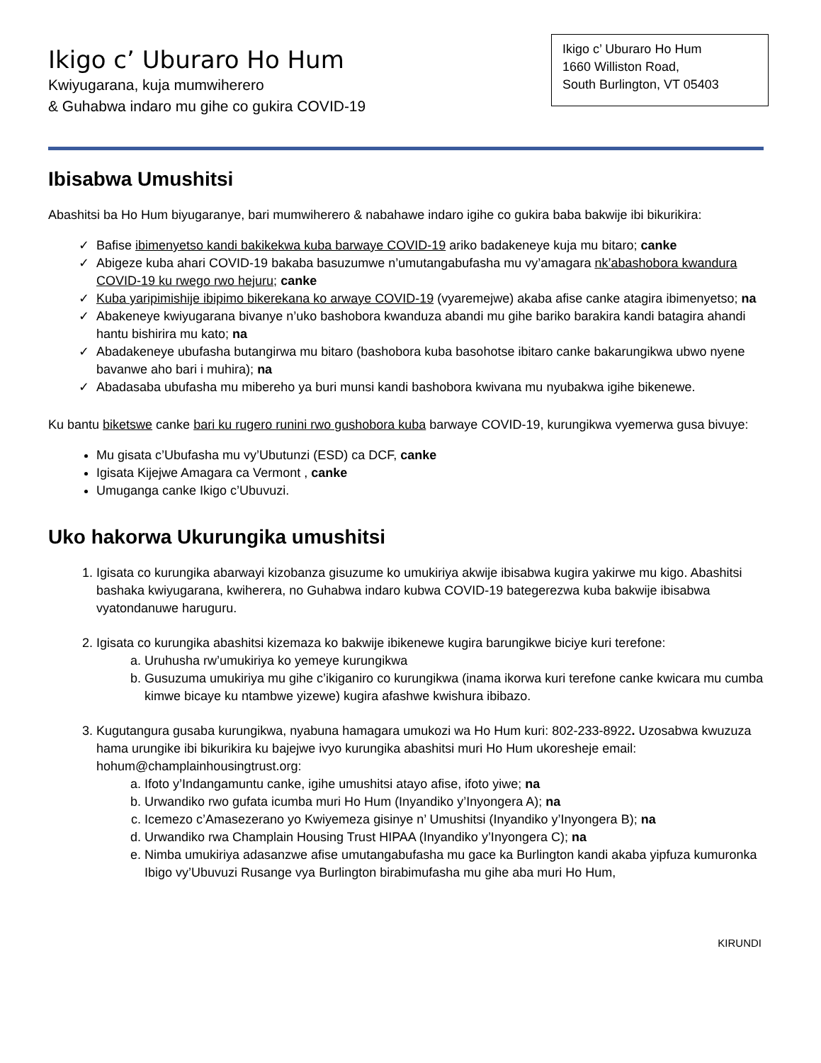Ikigo c’ Uburaro Ho Hum
Kwiyugarana, kuja mumwiherero
& Guhabwa indaro mu gihe co gukira COVID-19
Ikigo c’ Uburaro Ho Hum
1660 Williston Road,
South Burlington, VT 05403
Ibisabwa Umushitsi
Abashitsi ba Ho Hum biyugaranye, bari mumwiherero & nabahawe indaro igihe co gukira baba bakwije ibi bikurikira:
Bafise ibimenyetso kandi bakikekwa kuba barwaye COVID-19 ariko badakeneye kuja mu bitaro; canke
Abigeze kuba ahari COVID-19 bakaba basuzumwe n’umutangabufasha mu vy’amagara nk’abashobora kwandura COVID-19 ku rwego rwo hejuru; canke
Kuba yaripimishije ibipimo bikerekana ko arwaye COVID-19 (vyaremejwe) akaba afise canke atagira ibimenyetso; na
Abakeneye kwiyugarana bivanye n’uko bashobora kwanduza abandi mu gihe bariko barakira kandi batagira ahandi hantu bishirira mu kato; na
Abadakeneye ubufasha butangirwa mu bitaro (bashobora kuba basohotse ibitaro canke bakarungikwa ubwo nyene bavanwe aho bari i muhira); na
Abadasaba ubufasha mu mibereho ya buri munsi kandi bashobora kwivana mu nyubakwa igihe bikenewe.
Ku bantu biketswe canke bari ku rugero runini rwo gushobora kuba barwaye COVID-19, kurungikwa vyemerwa gusa bivuye:
Mu gisata c’Ubufasha mu vy’Ubutunzi (ESD) ca DCF, canke
Igisata Kijejwe Amagara ca Vermont , canke
Umuganga canke Ikigo c’Ubuvuzi.
Uko hakorwa Ukurungika umushitsi
Igisata co kurungika abarwayi kizobanza gisuzume ko umukiriya akwije ibisabwa kugira yakirwe mu kigo. Abashitsi bashaka kwiyugarana, kwiherera, no Guhabwa indaro kubwa COVID-19 bategerezwa kuba bakwije ibisabwa vyatondanuwe haruguru.
Igisata co kurungika abashitsi kizemaza ko bakwije ibikenewe kugira barungikwe biciye kuri terefone:
Uruhusha rw’umukiriya ko yemeye kurungikwa
Gusuzuma umukiriya mu gihe c’ikiganiro co kurungikwa (inama ikorwa kuri terefone canke kwicara mu cumba kimwe bicaye ku ntambwe yizewe) kugira afashwe kwishura ibibazo.
Kugutangura gusaba kurungikwa, nyabuna hamagara umukozi wa Ho Hum kuri: 802-233-8922. Uzosabwa kwuzuza hama urungike ibi bikurikira ku bajejwe ivyo kurungika abashitsi muri Ho Hum ukoresheje email: hohum@champlainhousingtrust.org:
Ifoto y’Indangamuntu canke, igihe umushitsi atayo afise, ifoto yiwe; na
Urwandiko rwo gufata icumba muri Ho Hum (Inyandiko y’Inyongera A); na
Icemezo c’Amasezerano yo Kwiyemeza gisinye n’ Umushitsi (Inyandiko y’Inyongera B); na
Urwandiko rwa Champlain Housing Trust HIPAA (Inyandiko y’Inyongera C); na
Nimba umukiriya adasanzwe afise umutangabufasha mu gace ka Burlington kandi akaba yipfuza kumuronka Ibigo vy’Ubuvuzi Rusange vya Burlington birabimufasha mu gihe aba muri Ho Hum,
KIRUNDI